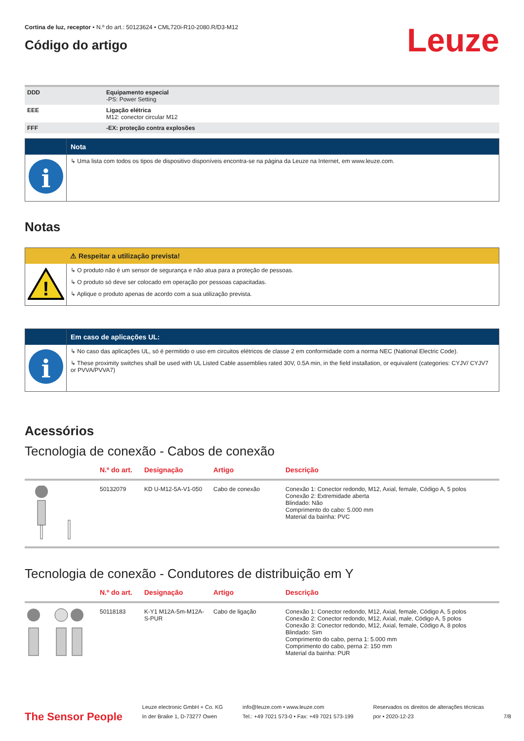Cortina de luz, receptor • N.º do art.: 50123624 • CML720i-R10-2080.R/D3-M12
Código do artigo
Leuze
| DDD | Equipamento especial -PS: Power Setting |
| EEE | Ligação elétrica M12: conector circular M12 |
| FFF | -EX: proteção contra explosões |
Nota
i
↳ Uma lista com todos os tipos de dispositivo disponíveis encontra-se na página da Leuze na Internet, em www.leuze.com.
Notas
⚠ Respeitar a utilização prevista!
!
↳ O produto não é um sensor de segurança e não atua para a proteção de pessoas.
↳ O produto só deve ser colocado em operação por pessoas capacitadas.
↳ Aplique o produto apenas de acordo com a sua utilização prevista.
Em caso de aplicações UL:
i
↳ No caso das aplicações UL, só é permitido o uso em circuitos elétricos de classe 2 em conformidade com a norma NEC (National Electric Code).
↳ These proximity switches shall be used with UL Listed Cable assemblies rated 30V, 0.5A min, in the field installation, or equivalent (categories: CYJV/ CYJV7 or PVVA/PVVA7)
Acessórios
Tecnologia de conexão - Cabos de conexão
| | N.º do art. | Designação | Artigo | Descrição |
| --- | --- | --- | --- | --- |
| | 50132079 | KD U-M12-5A-V1-050 | Cabo de conexão | Conexão 1: Conector redondo, M12, Axial, female, Código A, 5 polos Conexão 2: Extremidade aberta Blindado: Não Comprimento do cabo: 5.000 mm Material da bainha: PVC |
Tecnologia de conexão - Condutores de distribuição em Y
| | N.º do art. | Designação | Artigo | Descrição |
| --- | --- | --- | --- | --- |
| | 50118183 | K-Y1 M12A-5m-M12A-S-PUR | Cabo de ligação | Conexão 1: Conector redondo, M12, Axial, female, Código A, 5 polos Conexão 2: Conector redondo, M12, Axial, male, Código A, 5 polos Conexão 3: Conector redondo, M12, Axial, female, Código A, 8 polos Blindado: Sim Comprimento do cabo, perna 1: 5.000 mm Comprimento do cabo, perna 2: 150 mm Material da bainha: PUR |
The Sensor People
Leuze electronic GmbH + Co. KG
In der Braike 1, D-73277 Owen
info@leuze.com • www.leuze.com
Tel.: +49 7021 573-0 • Fax: +49 7021 573-199
Reservados os direitos de alterações técnicas
por • 2020-12-23
7/8